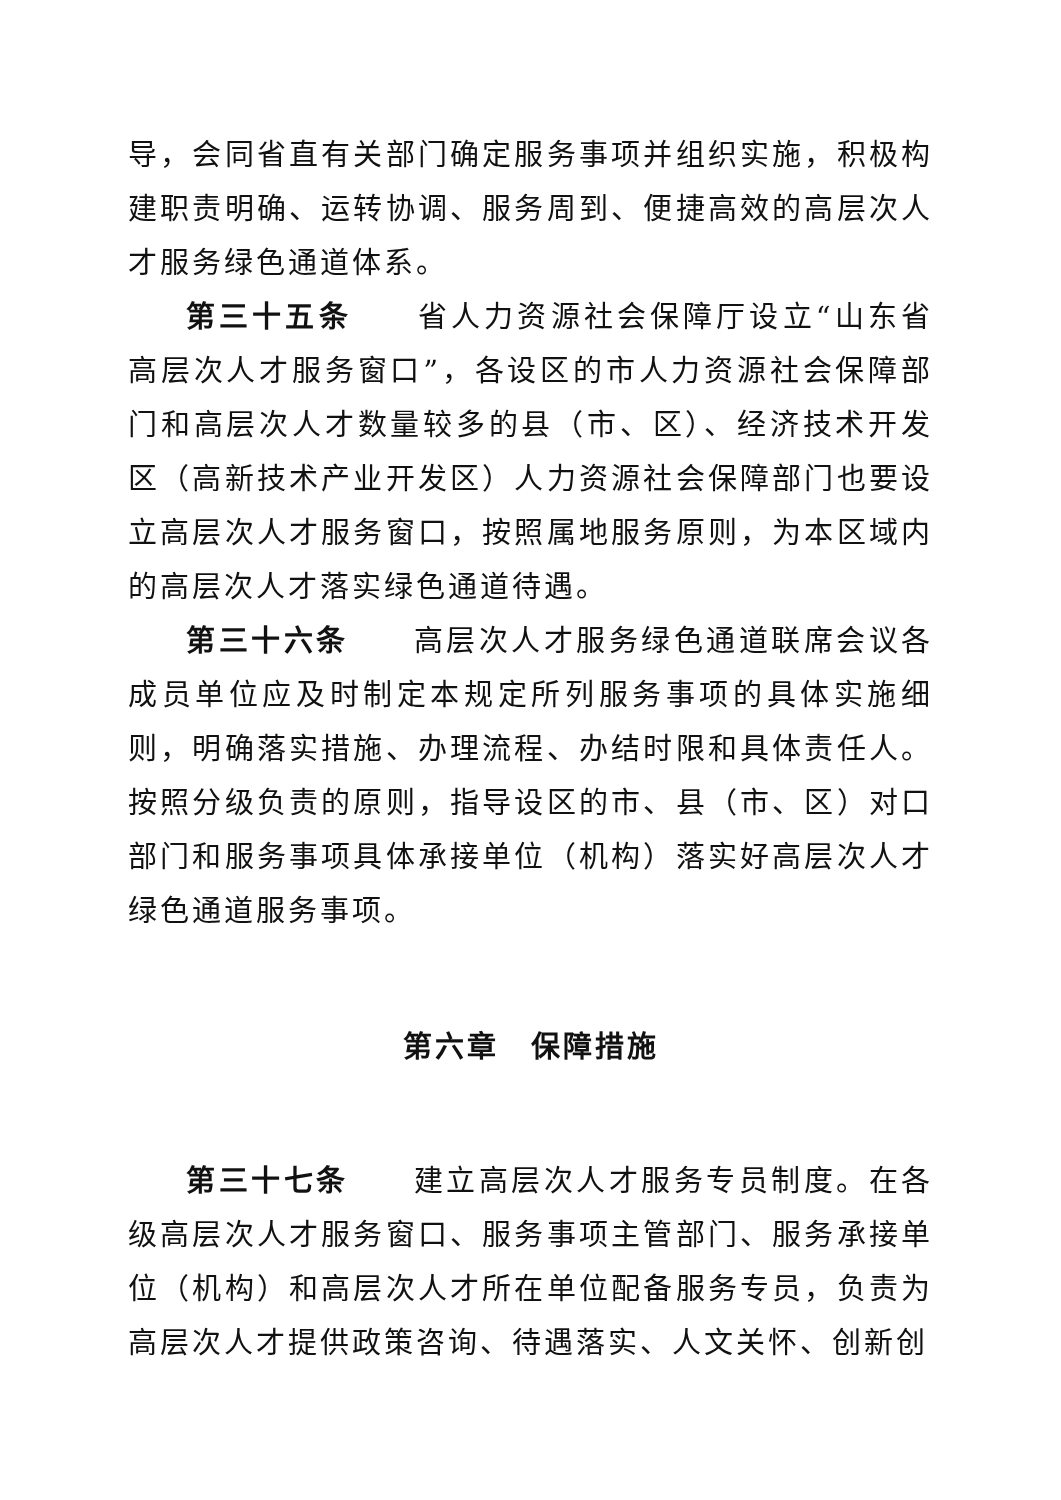导，会同省直有关部门确定服务事项并组织实施，积极构建职责明确、运转协调、服务周到、便捷高效的高层次人才服务绿色通道体系。
第三十五条　　省人力资源社会保障厅设立“山东省高层次人才服务窗口”，各设区的市人力资源社会保障部门和高层次人才数量较多的县（市、区）、经济技术开发区（高新技术产业开发区）人力资源社会保障部门也要设立高层次人才服务窗口，按照属地服务原则，为本区域内的高层次人才落实绿色通道待遇。
第三十六条　　高层次人才服务绿色通道联席会议各成员单位应及时制定本规定所列服务事项的具体实施细则，明确落实措施、办理流程、办结时限和具体责任人。按照分级负责的原则，指导设区的市、县（市、区）对口部门和服务事项具体承接单位（机构）落实好高层次人才绿色通道服务事项。
第六章　保障措施
第三十七条　　建立高层次人才服务专员制度。在各级高层次人才服务窗口、服务事项主管部门、服务承接单位（机构）和高层次人才所在单位配备服务专员，负责为高层次人才提供政策咨询、待遇落实、人文关怀、创新创